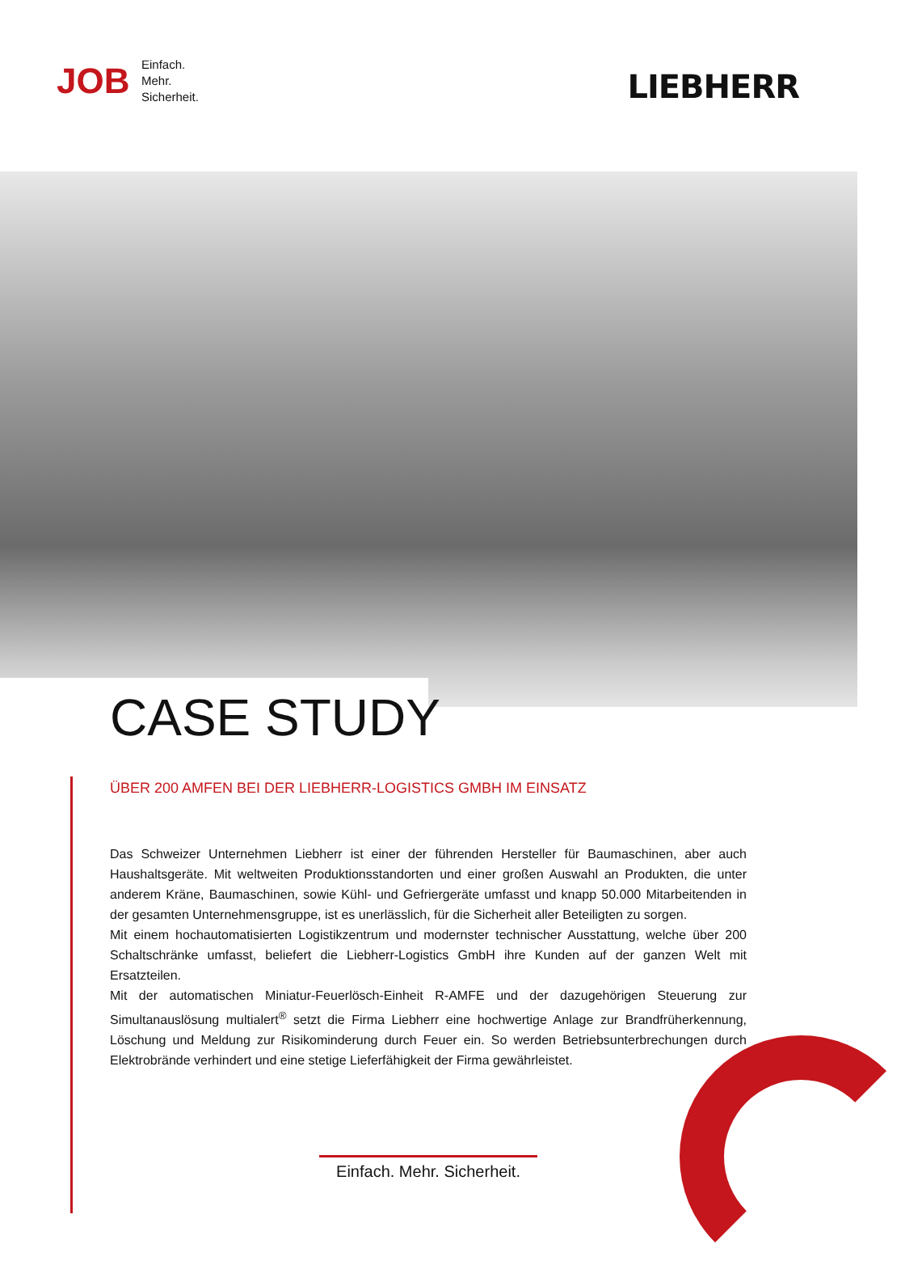JOB
Einfach.
Mehr.
Sicherheit.
LIEBHERR
CASE STUDY
ÜBER 200 AMFEN BEI DER LIEBHERR-LOGISTICS GMBH IM EINSATZ
Das Schweizer Unternehmen Liebherr ist einer der führenden Hersteller für Baumaschinen, aber auch Haushaltsgeräte. Mit weltweiten Produktionsstandorten und einer großen Auswahl an Produkten, die unter anderem Kräne, Baumaschinen, sowie Kühl- und Gefriergeräte umfasst und knapp 50.000 Mitarbeitenden in der gesamten Unternehmensgruppe, ist es unerlässlich, für die Sicherheit aller Beteiligten zu sorgen.
Mit einem hochautomatisierten Logistikzentrum und modernster technischer Ausstattung, welche über 200 Schaltschränke umfasst, beliefert die Liebherr-Logistics GmbH ihre Kunden auf der ganzen Welt mit Ersatzteilen.
Mit der automatischen Miniatur-Feuerlösch-Einheit R-AMFE und der dazugehörigen Steuerung zur Simultanauslösung multialert<sup>®</sup> setzt die Firma Liebherr eine hochwertige Anlage zur Brandfrüh­erkennung, Löschung und Meldung zur Risikominderung durch Feuer ein. So werden Betriebsunter­brechungen durch Elektrobrände verhindert und eine stetige Lieferfähigkeit der Firma gewährleistet.
Einfach. Mehr. Sicherheit.